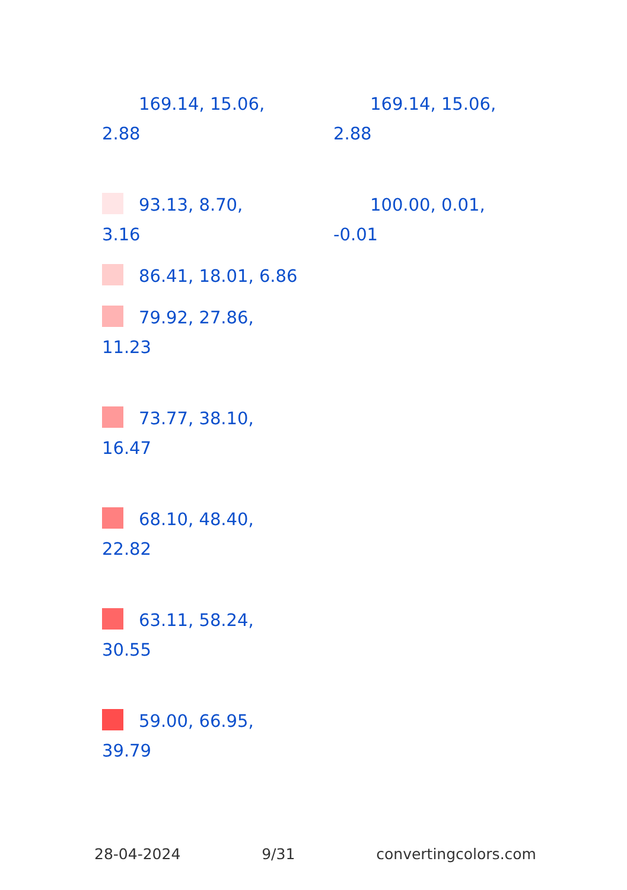169.14, 15.06, 2.88
93.13, 8.70, 3.16
86.41, 18.01, 6.86
79.92, 27.86, 11.23
73.77, 38.10, 16.47
68.10, 48.40, 22.82
63.11, 58.24, 30.55
59.00, 66.95, 39.79
169.14, 15.06, 2.88
100.00, 0.01, -0.01
28-04-2024 9/31 convertingcolors.com